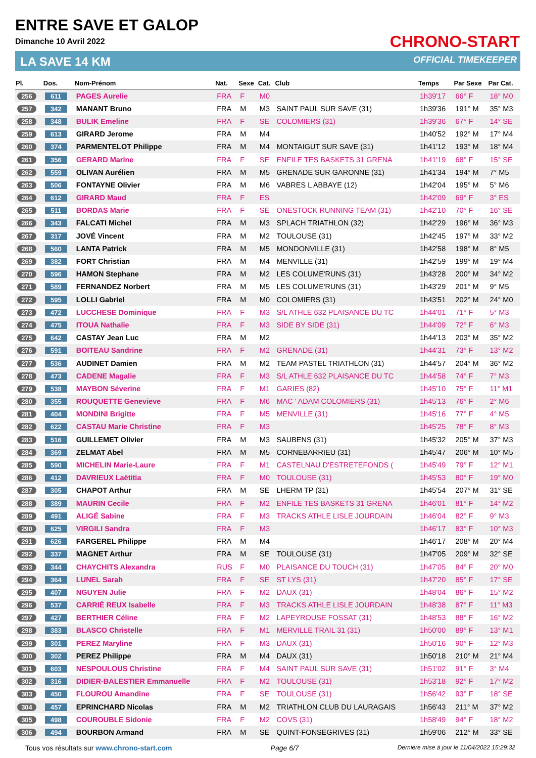ENTRE SAVE ET GALOP
Dimanche 10 Avril 2022
LA SAVE 14 KM
CHRONO-START
OFFICIAL TIMEKEEPER
| Pl. | Dos. | Nom-Prénom | Nat. | Sexe | Cat. | Club | Temps | Par Sexe | Par Cat. |
| --- | --- | --- | --- | --- | --- | --- | --- | --- | --- |
| 256 | 611 | PAGES Aurelie | FRA | F | M0 | | 1h39'17 | 66° F | 18° M0 |
| 257 | 342 | MANANT Bruno | FRA | M | M3 | SAINT PAUL SUR SAVE (31) | 1h39'36 | 191° M | 35° M3 |
| 258 | 348 | BULIK Emeline | FRA | F | SE | COLOMIERS (31) | 1h39'36 | 67° F | 14° SE |
| 259 | 613 | GIRARD Jerome | FRA | M | M4 | | 1h40'52 | 192° M | 17° M4 |
| 260 | 374 | PARMENTELOT Philippe | FRA | M | M4 | MONTAIGUT SUR SAVE (31) | 1h41'12 | 193° M | 18° M4 |
| 261 | 356 | GERARD Marine | FRA | F | SE | ENFILE TES BASKETS 31 GRENA | 1h41'19 | 68° F | 15° SE |
| 262 | 559 | OLIVAN Aurélien | FRA | M | M5 | GRENADE SUR GARONNE (31) | 1h41'34 | 194° M | 7° M5 |
| 263 | 506 | FONTAYNE Olivier | FRA | M | M6 | VABRES L ABBAYE (12) | 1h42'04 | 195° M | 5° M6 |
| 264 | 612 | GIRARD Maud | FRA | F | ES | | 1h42'09 | 69° F | 3° ES |
| 265 | 511 | BORDAS Marie | FRA | F | SE | ONESTOCK RUNNING TEAM (31) | 1h42'10 | 70° F | 16° SE |
| 266 | 343 | FALCATI Michel | FRA | M | M3 | SPLACH TRIATHLON (32) | 1h42'29 | 196° M | 36° M3 |
| 267 | 317 | JOVÉ Vincent | FRA | M | M2 | TOULOUSE (31) | 1h42'45 | 197° M | 33° M2 |
| 268 | 560 | LANTA Patrick | FRA | M | M5 | MONDONVILLE (31) | 1h42'58 | 198° M | 8° M5 |
| 269 | 382 | FORT Christian | FRA | M | M4 | MENVILLE (31) | 1h42'59 | 199° M | 19° M4 |
| 270 | 596 | HAMON Stephane | FRA | M | M2 | LES COLUME'RUNS (31) | 1h43'28 | 200° M | 34° M2 |
| 271 | 589 | FERNANDEZ Norbert | FRA | M | M5 | LES COLUME'RUNS (31) | 1h43'29 | 201° M | 9° M5 |
| 272 | 595 | LOLLI Gabriel | FRA | M | M0 | COLOMIERS (31) | 1h43'51 | 202° M | 24° M0 |
| 273 | 472 | LUCCHESE Dominique | FRA | F | M3 | S/L ATHLE 632 PLAISANCE DU TC | 1h44'01 | 71° F | 5° M3 |
| 274 | 475 | ITOUA Nathalie | FRA | F | M3 | SIDE BY SIDE (31) | 1h44'09 | 72° F | 6° M3 |
| 275 | 642 | CASTAY Jean Luc | FRA | M | M2 | | 1h44'13 | 203° M | 35° M2 |
| 276 | 591 | BOITEAU Sandrine | FRA | F | M2 | GRENADE (31) | 1h44'31 | 73° F | 13° M2 |
| 277 | 536 | AUDINET Damien | FRA | M | M2 | TEAM PASTEL TRIATHLON (31) | 1h44'57 | 204° M | 36° M2 |
| 278 | 473 | CADENE Magalie | FRA | F | M3 | S/L ATHLE 632 PLAISANCE DU TC | 1h44'58 | 74° F | 7° M3 |
| 279 | 538 | MAYBON Séverine | FRA | F | M1 | GARIES (82) | 1h45'10 | 75° F | 11° M1 |
| 280 | 355 | ROUQUETTE Genevieve | FRA | F | M6 | MAC ' ADAM COLOMIERS (31) | 1h45'13 | 76° F | 2° M6 |
| 281 | 404 | MONDINI Brigitte | FRA | F | M5 | MENVILLE (31) | 1h45'16 | 77° F | 4° M5 |
| 282 | 622 | CASTAU Marie Christine | FRA | F | M3 | | 1h45'25 | 78° F | 8° M3 |
| 283 | 516 | GUILLEMET Olivier | FRA | M | M3 | SAUBENS (31) | 1h45'32 | 205° M | 37° M3 |
| 284 | 369 | ZELMAT Abel | FRA | M | M5 | CORNEBARRIEU (31) | 1h45'47 | 206° M | 10° M5 |
| 285 | 590 | MICHELIN Marie-Laure | FRA | F | M1 | CASTELNAU D'ESTRETEFONDS ( | 1h45'49 | 79° F | 12° M1 |
| 286 | 412 | DAVRIEUX Laëtitia | FRA | F | M0 | TOULOUSE (31) | 1h45'53 | 80° F | 19° M0 |
| 287 | 305 | CHAPOT Arthur | FRA | M | SE | LHERM TP (31) | 1h45'54 | 207° M | 31° SE |
| 288 | 389 | MAURIN Cecile | FRA | F | M2 | ENFILE TES BASKETS 31 GRENA | 1h46'01 | 81° F | 14° M2 |
| 289 | 491 | ALIGÉ Sabine | FRA | F | M3 | TRACKS ATHLE LISLE JOURDAIN | 1h46'04 | 82° F | 9° M3 |
| 290 | 625 | VIRGILI Sandra | FRA | F | M3 | | 1h46'17 | 83° F | 10° M3 |
| 291 | 626 | FARGEREL Philippe | FRA | M | M4 | | 1h46'17 | 208° M | 20° M4 |
| 292 | 337 | MAGNET Arthur | FRA | M | SE | TOULOUSE (31) | 1h47'05 | 209° M | 32° SE |
| 293 | 344 | CHAYCHITS Alexandra | RUS | F | M0 | PLAISANCE DU TOUCH (31) | 1h47'05 | 84° F | 20° M0 |
| 294 | 364 | LUNEL Sarah | FRA | F | SE | ST LYS (31) | 1h47'20 | 85° F | 17° SE |
| 295 | 407 | NGUYEN Julie | FRA | F | M2 | DAUX (31) | 1h48'04 | 86° F | 15° M2 |
| 296 | 537 | CARRIÉ REUX Isabelle | FRA | F | M3 | TRACKS ATHLE LISLE JOURDAIN | 1h48'38 | 87° F | 11° M3 |
| 297 | 427 | BERTHIER Céline | FRA | F | M2 | LAPEYROUSE FOSSAT (31) | 1h48'53 | 88° F | 16° M2 |
| 298 | 383 | BLASCO Christelle | FRA | F | M1 | MERVILLE TRAIL 31 (31) | 1h50'00 | 89° F | 13° M1 |
| 299 | 301 | PEREZ Maryline | FRA | F | M3 | DAUX (31) | 1h50'16 | 90° F | 12° M3 |
| 300 | 302 | PEREZ Philippe | FRA | M | M4 | DAUX (31) | 1h50'18 | 210° M | 21° M4 |
| 301 | 603 | NESPOULOUS Christine | FRA | F | M4 | SAINT PAUL SUR SAVE (31) | 1h51'02 | 91° F | 3° M4 |
| 302 | 316 | DIDIER-BALESTIER Emmanuelle | FRA | F | M2 | TOULOUSE (31) | 1h53'18 | 92° F | 17° M2 |
| 303 | 450 | FLOUROU Amandine | FRA | F | SE | TOULOUSE (31) | 1h56'42 | 93° F | 18° SE |
| 304 | 457 | EPRINCHARD Nicolas | FRA | M | M2 | TRIATHLON CLUB DU LAURAGAIS | 1h56'43 | 211° M | 37° M2 |
| 305 | 498 | COUROUBLE Sidonie | FRA | F | M2 | COVS (31) | 1h58'49 | 94° F | 18° M2 |
| 306 | 494 | BOURBON Armand | FRA | M | SE | QUINT-FONSEGRIVES (31) | 1h59'06 | 212° M | 33° SE |
Tous vos résultats sur www.chrono-start.com Page 6/7 Dernière mise à jour le 11/04/2022 15:29:32